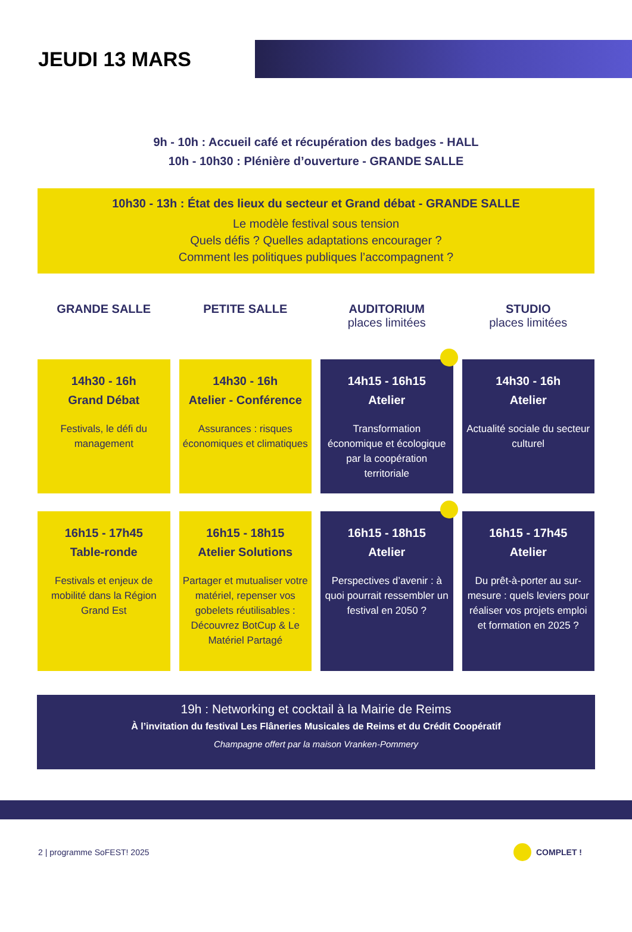JEUDI 13 MARS
9h - 10h : Accueil café et récupération des badges - HALL
10h - 10h30 : Plénière d’ouverture - GRANDE SALLE
10h30 - 13h : État des lieux du secteur et Grand débat - GRANDE SALLE
Le modèle festival sous tension
Quels défis ? Quelles adaptations encourager ?
Comment les politiques publiques l’accompagnent ?
GRANDE SALLE PETITE SALLE AUDITORIUM
places limitées
STUDIO
places limitées
14h30 - 16h
Grand Débat
Festivals, le défi du management
14h30 - 16h
Atelier - Conférence
Assurances : risques économiques et climatiques
14h15 - 16h15
Atelier
Transformation économique et écologique par la coopération territoriale
14h30 - 16h
Atelier
Actualité sociale du secteur culturel
16h15 - 17h45
Table-ronde
Festivals et enjeux de mobilité dans la Région Grand Est
16h15 - 18h15
Atelier Solutions
Partager et mutualiser votre matériel, repenser vos gobelets réutilisables : Découvrez BotCup & Le Matériel Partagé
16h15 - 18h15
Atelier
Perspectives d’avenir : à quoi pourrait ressembler un festival en 2050 ?
16h15 - 17h45
Atelier
Du prêt-à-porter au sur-mesure : quels leviers pour réaliser vos projets emploi et formation en 2025 ?
19h : Networking et cocktail à la Mairie de Reims
À l’invitation du festival Les Flâneries Musicales de Reims et du Crédit Coopératif
Champagne offert par la maison Vranken-Pommery
2 | programme SoFEST! 2025 COMPLET !